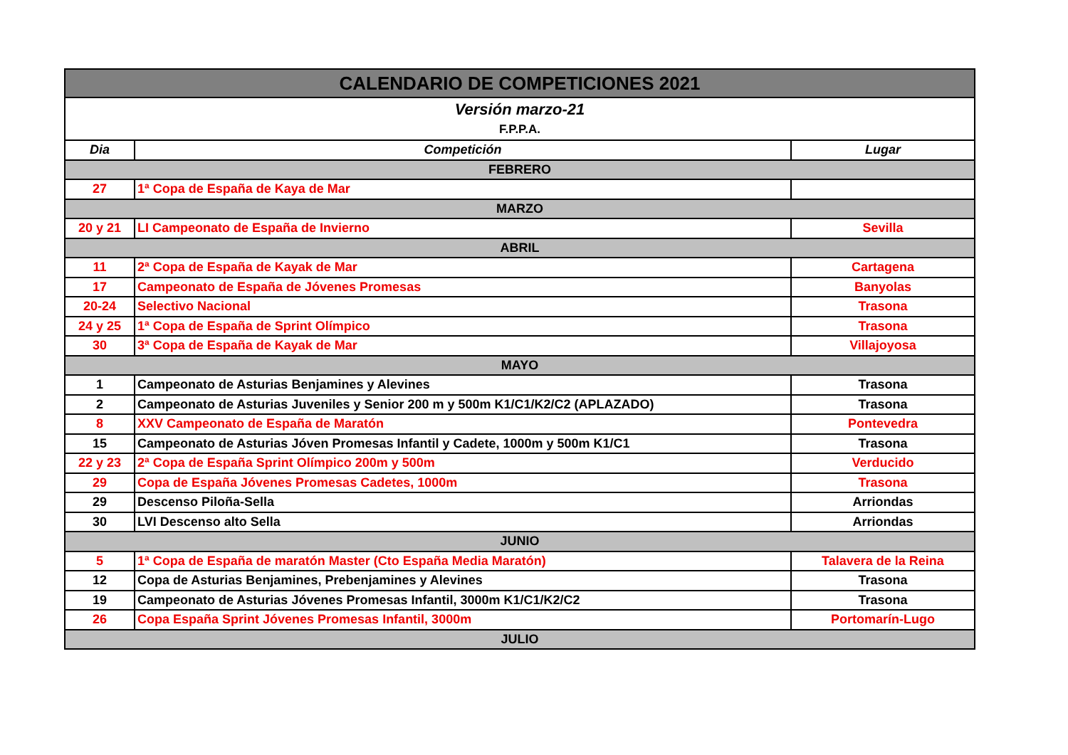| CALENDARIO DE COMPETICIONES 2021 | | |
| Versión marzo-21 F.P.P.A. | | |
| Dia | Competición | Lugar |
| FEBRERO | | |
| 27 | 1ª Copa de España de Kaya de Mar | |
| MARZO | | |
| 20 y 21 | LI Campeonato de España de Invierno | Sevilla |
| ABRIL | | |
| 11 | 2ª Copa de España de Kayak de Mar | Cartagena |
| 17 | Campeonato de España de Jóvenes Promesas | Banyolas |
| 20-24 | Selectivo Nacional | Trasona |
| 24 y 25 | 1ª Copa de España de Sprint Olímpico | Trasona |
| 30 | 3ª Copa de España de Kayak de Mar | Villajoyosa |
| MAYO | | |
| 1 | Campeonato de Asturias Benjamines y Alevines | Trasona |
| 2 | Campeonato de Asturias Juveniles y Senior 200 m y 500m K1/C1/K2/C2 (APLAZADO) | Trasona |
| 8 | XXV Campeonato de España de Maratón | Pontevedra |
| 15 | Campeonato de Asturias Jóven Promesas Infantil y Cadete, 1000m y 500m K1/C1 | Trasona |
| 22 y 23 | 2ª Copa de España Sprint Olímpico 200m y 500m | Verducido |
| 29 | Copa de España Jóvenes Promesas Cadetes, 1000m | Trasona |
| 29 | Descenso Piloña-Sella | Arriondas |
| 30 | LVI Descenso alto Sella | Arriondas |
| JUNIO | | |
| 5 | 1ª Copa de España de maratón Master (Cto España Media Maratón) | Talavera de la Reina |
| 12 | Copa de Asturias Benjamines, Prebenjamines y Alevines | Trasona |
| 19 | Campeonato de Asturias Jóvenes Promesas Infantil, 3000m K1/C1/K2/C2 | Trasona |
| 26 | Copa España Sprint Jóvenes Promesas Infantil, 3000m | Portomarín-Lugo |
| JULIO | | |